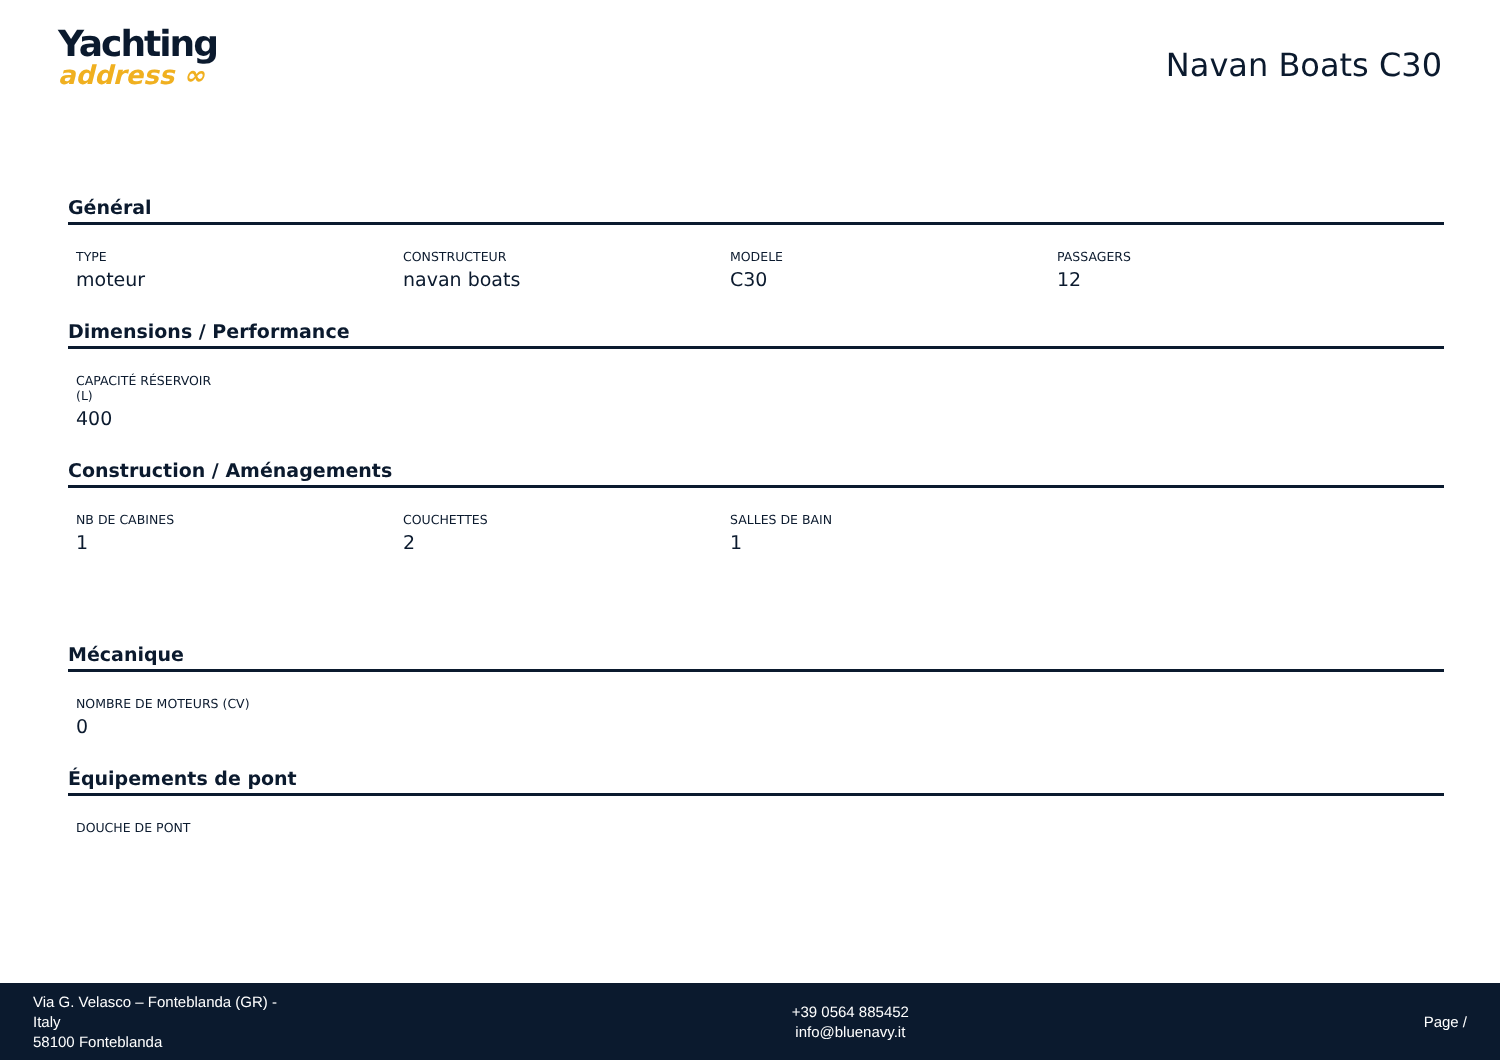Yachting
address ∞
Navan Boats C30
Général
TYPE
moteur
CONSTRUCTEUR
navan boats
MODELE
C30
PASSAGERS
12
Dimensions / Performance
CAPACITÉ RÉSERVOIR (L)
400
Construction / Aménagements
NB DE CABINES
1
COUCHETTES
2
SALLES DE BAIN
1
Mécanique
NOMBRE DE MOTEURS (CV)
0
Équipements de pont
DOUCHE DE PONT
Via G. Velasco – Fonteblanda (GR) -
Italy
58100 Fonteblanda
+39 0564 885452
info@bluenavy.it
Page /